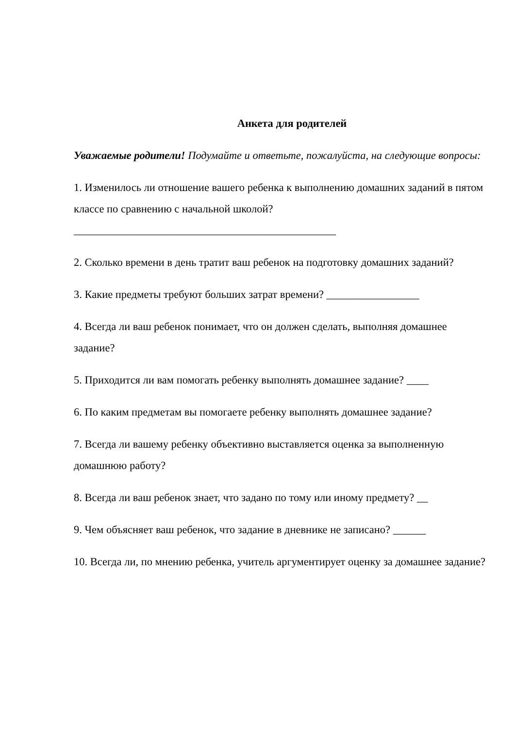Анкета для родителей
Уважаемые родители! Подумайте и ответьте, пожалуйста, на следующие вопросы:
1. Изменилось ли отношение вашего ребенка к выполнению домашних заданий в пятом классе по сравнению с начальной школой? ________________________________________________
2. Сколько времени в день тратит ваш ребенок на подготовку домашних заданий?
3. Какие предметы требуют больших затрат времени? _________________
4. Всегда ли ваш ребенок понимает, что он должен сделать, выполняя домашнее задание?
5. Приходится ли вам помогать ребенку выполнять домашнее задание? ____
6. По каким предметам вы помогаете ребенку выполнять домашнее задание?
7. Всегда ли вашему ребенку объективно выставляется оценка за выполненную домашнюю работу?
8. Всегда ли ваш ребенок знает, что задано по тому или иному предмету? __
9. Чем объясняет ваш ребенок, что задание в дневнике не записано? ______
10. Всегда ли, по мнению ребенка, учитель аргументирует оценку за домашнее задание?